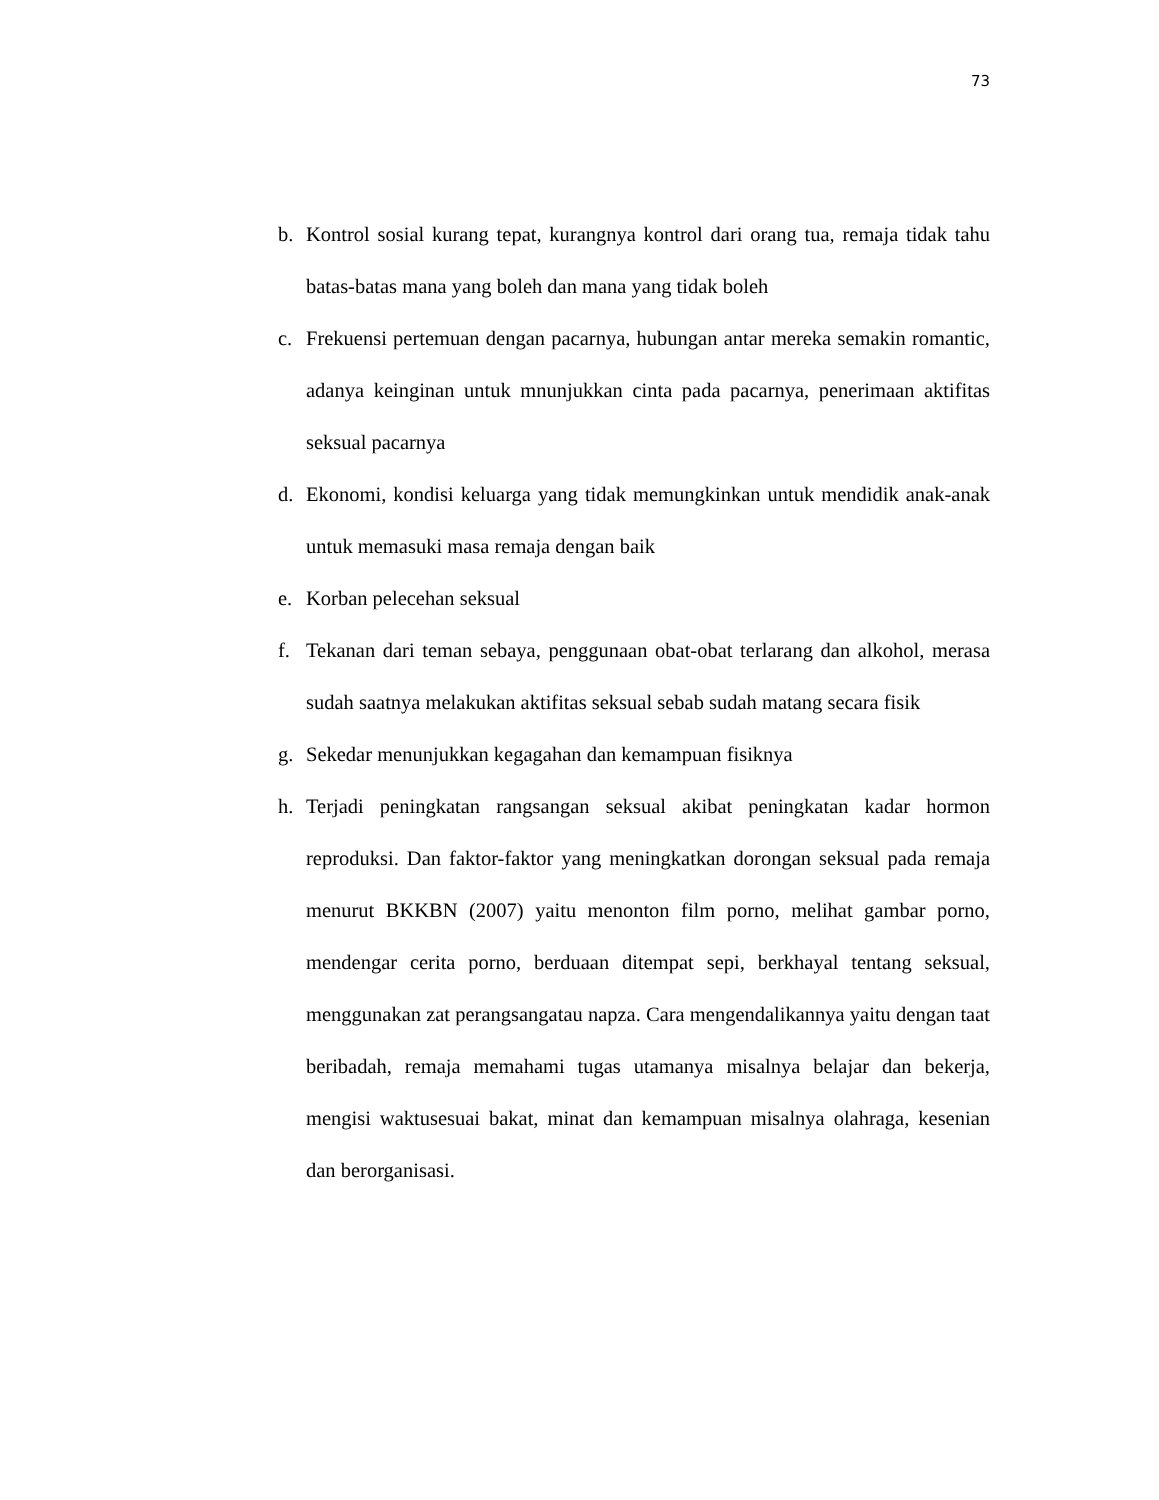73
b. Kontrol sosial kurang tepat, kurangnya kontrol dari orang tua, remaja tidak tahu batas-batas mana yang boleh dan mana yang tidak boleh
c. Frekuensi pertemuan dengan pacarnya, hubungan antar mereka semakin romantic, adanya keinginan untuk mnunjukkan cinta pada pacarnya, penerimaan aktifitas seksual pacarnya
d. Ekonomi, kondisi keluarga yang tidak memungkinkan untuk mendidik anak-anak untuk memasuki masa remaja dengan baik
e. Korban pelecehan seksual
f. Tekanan dari teman sebaya, penggunaan obat-obat terlarang dan alkohol, merasa sudah saatnya melakukan aktifitas seksual sebab sudah matang secara fisik
g. Sekedar menunjukkan kegagahan dan kemampuan fisiknya
h. Terjadi peningkatan rangsangan seksual akibat peningkatan kadar hormon reproduksi. Dan faktor-faktor yang meningkatkan dorongan seksual pada remaja menurut BKKBN (2007) yaitu menonton film porno, melihat gambar porno, mendengar cerita porno, berduaan ditempat sepi, berkhayal tentang seksual, menggunakan zat perangsangatau napza. Cara mengendalikannya yaitu dengan taat beribadah, remaja memahami tugas utamanya misalnya belajar dan bekerja, mengisi waktusesuai bakat, minat dan kemampuan misalnya olahraga, kesenian dan berorganisasi.